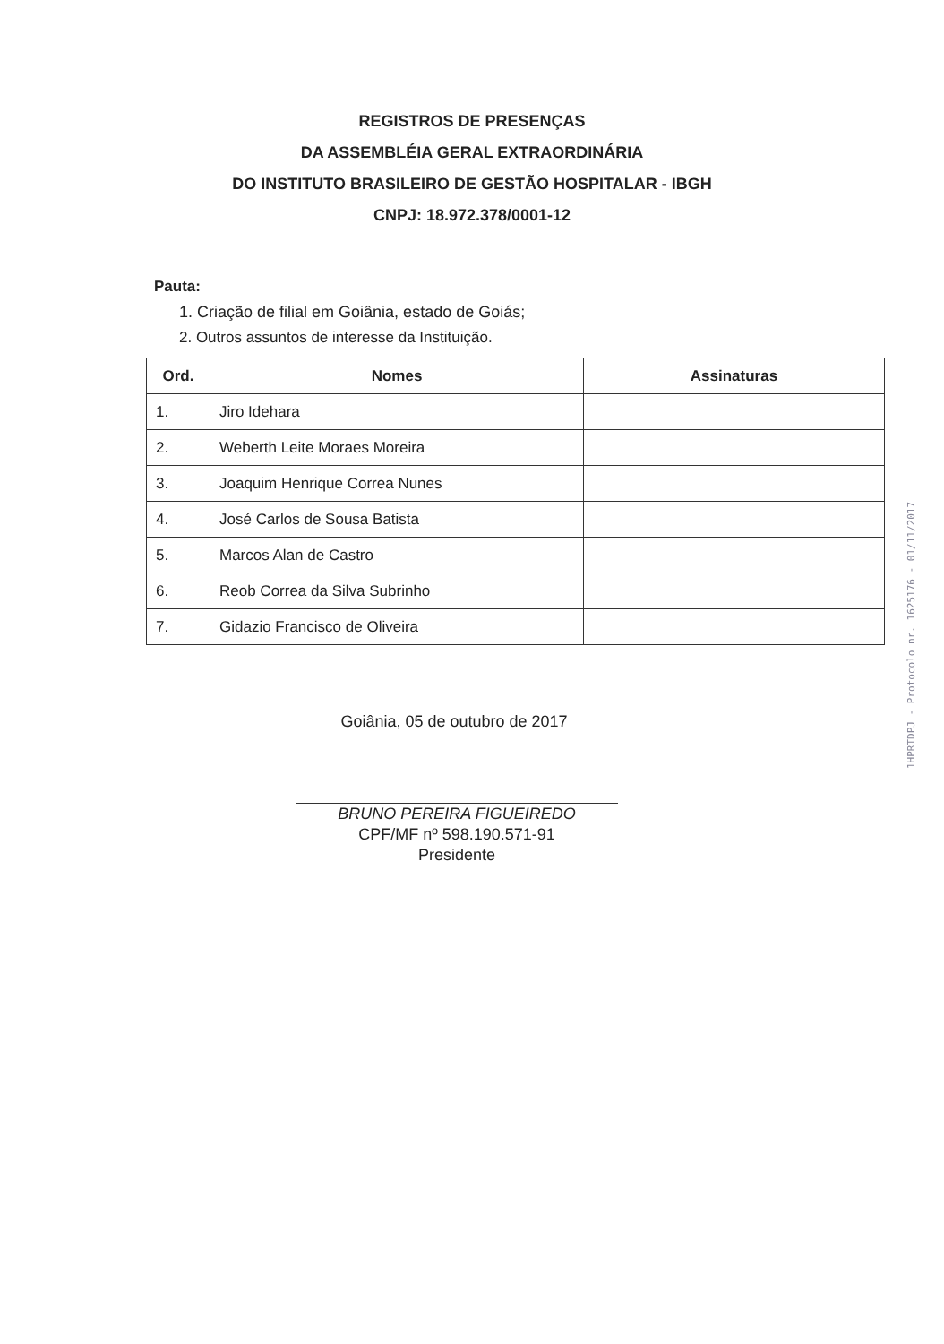REGISTROS DE PRESENÇAS
DA ASSEMBLÉIA GERAL EXTRAORDINÁRIA
DO INSTITUTO BRASILEIRO DE GESTÃO HOSPITALAR - IBGH
CNPJ: 18.972.378/0001-12
Pauta:
1. Criação de filial em Goiânia, estado de Goiás;
2. Outros assuntos de interesse da Instituição.
| Ord. | Nomes | Assinaturas |
| --- | --- | --- |
| 1. | Jiro Idehara | |
| 2. | Weberth Leite Moraes Moreira | |
| 3. | Joaquim Henrique Correa Nunes | |
| 4. | José Carlos de Sousa Batista | |
| 5. | Marcos Alan de Castro | |
| 6. | Reob Correa da Silva Subrinho | |
| 7. | Gidazio Francisco de Oliveira | |
Goiânia, 05 de outubro de 2017
BRUNO PEREIRA FIGUEIREDO
CPF/MF nº 598.190.571-91
Presidente
1HPRTDPJ - Protocolo nr. 1625176 - 01/11/2017